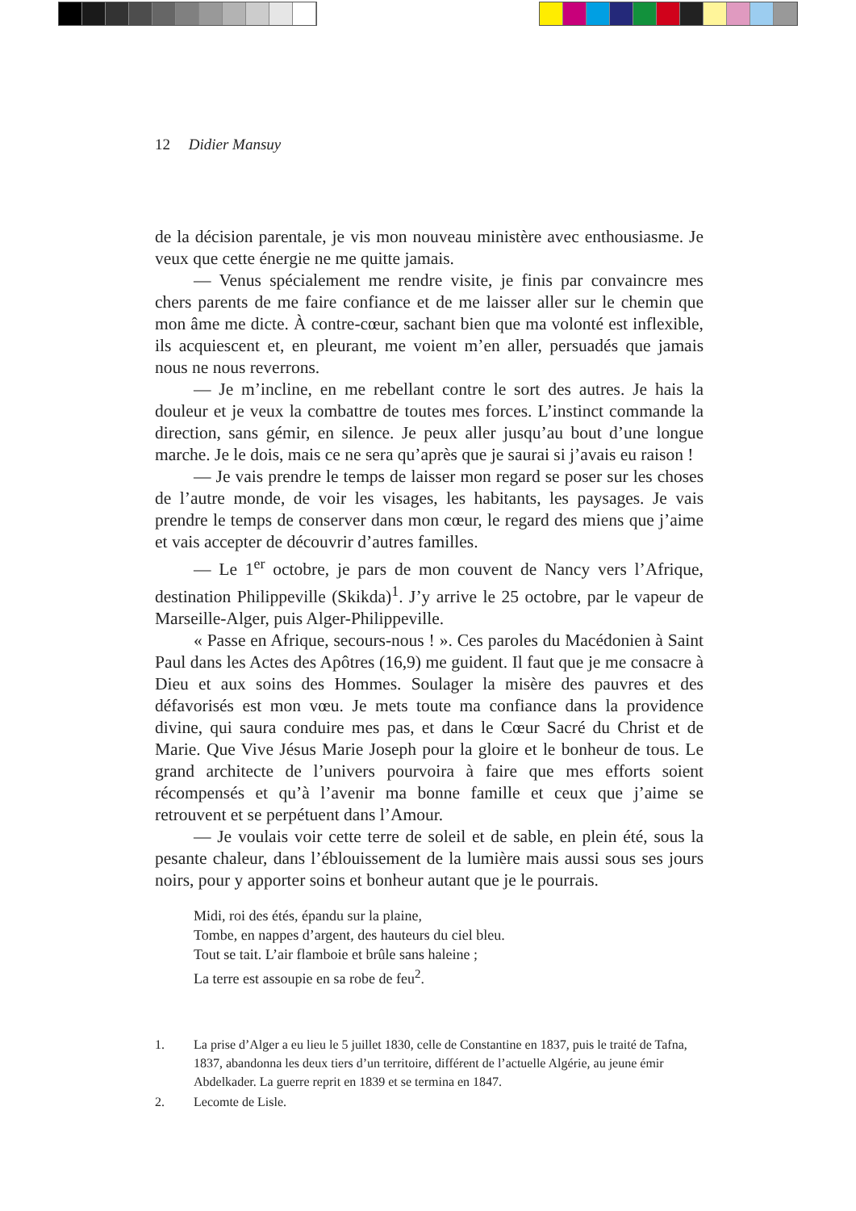12 Didier Mansuy
de la décision parentale, je vis mon nouveau ministère avec enthousiasme. Je veux que cette énergie ne me quitte jamais.
— Venus spécialement me rendre visite, je finis par convaincre mes chers parents de me faire confiance et de me laisser aller sur le chemin que mon âme me dicte. À contre-cœur, sachant bien que ma volonté est inflexible, ils acquiescent et, en pleurant, me voient m’en aller, persuadés que jamais nous ne nous reverrons.
— Je m’incline, en me rebellant contre le sort des autres. Je hais la douleur et je veux la combattre de toutes mes forces. L’instinct commande la direction, sans gémir, en silence. Je peux aller jusqu’au bout d’une longue marche. Je le dois, mais ce ne sera qu’après que je saurai si j’avais eu raison !
— Je vais prendre le temps de laisser mon regard se poser sur les choses de l’autre monde, de voir les visages, les habitants, les paysages. Je vais prendre le temps de conserver dans mon cœur, le regard des miens que j’aime et vais accepter de découvrir d’autres familles.
— Le 1<sup>er</sup> octobre, je pars de mon couvent de Nancy vers l’Afrique, destination Philippeville (Skikda)<sup>1</sup>. J’y arrive le 25 octobre, par le vapeur de Marseille-Alger, puis Alger-Philippeville.
« Passe en Afrique, secours-nous ! ». Ces paroles du Macédonien à Saint Paul dans les Actes des Apôtres (16,9) me guident. Il faut que je me consacre à Dieu et aux soins des Hommes. Soulager la misère des pauvres et des défavorisés est mon vœu. Je mets toute ma confiance dans la providence divine, qui saura conduire mes pas, et dans le Cœur Sacré du Christ et de Marie. Que Vive Jésus Marie Joseph pour la gloire et le bonheur de tous. Le grand architecte de l’univers pourvoira à faire que mes efforts soient récompensés et qu’à l’avenir ma bonne famille et ceux que j’aime se retrouvent et se perpétuent dans l’Amour.
— Je voulais voir cette terre de soleil et de sable, en plein été, sous la pesante chaleur, dans l’éblouissement de la lumière mais aussi sous ses jours noirs, pour y apporter soins et bonheur autant que je le pourrais.
Midi, roi des étés, épandu sur la plaine,
Tombe, en nappes d’argent, des hauteurs du ciel bleu.
Tout se tait. L’air flamboie et brûle sans haleine ;
La terre est assoupie en sa robe de feu<sup>2</sup>.
1. La prise d’Alger a eu lieu le 5 juillet 1830, celle de Constantine en 1837, puis le traité de Tafna, 1837, abandonna les deux tiers d’un territoire, différent de l’actuelle Algérie, au jeune émir Abdelkader. La guerre reprit en 1839 et se termina en 1847.
2. Lecomte de Lisle.